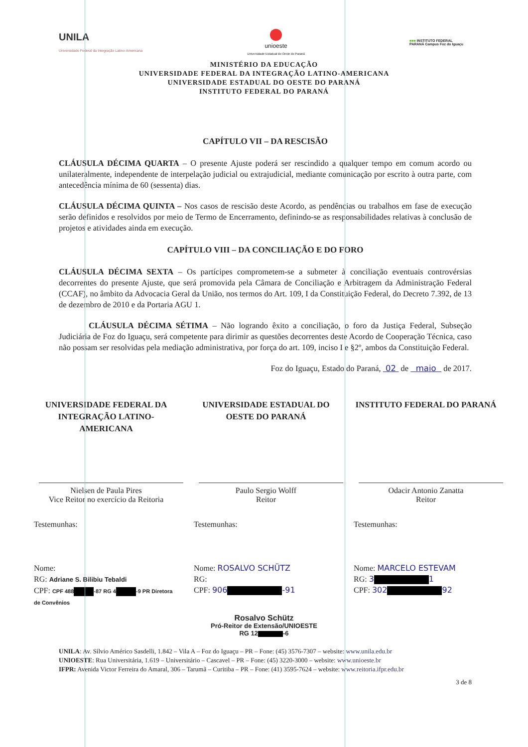UNILA
Universidade Federal da Integração Latino-Americana
unioeste
Universidade Estadual do Oeste do Paraná
■■■ INSTITUTO FEDERAL
PARANÁ Campus Foz do Iguaçu
MINISTÉRIO DA EDUCAÇÃO
UNIVERSIDADE FEDERAL DA INTEGRAÇÃO LATINO-AMERICANA
UNIVERSIDADE ESTADUAL DO OESTE DO PARANÁ
INSTITUTO FEDERAL DO PARANÁ
CAPÍTULO VII – DA RESCISÃO
CLÁUSULA DÉCIMA QUARTA – O presente Ajuste poderá ser rescindido a qualquer tempo em comum acordo ou unilateralmente, independente de interpelação judicial ou extrajudicial, mediante comunicação por escrito à outra parte, com antecedência mínima de 60 (sessenta) dias.
CLÁUSULA DÉCIMA QUINTA – Nos casos de rescisão deste Acordo, as pendências ou trabalhos em fase de execução serão definidos e resolvidos por meio de Termo de Encerramento, definindo-se as responsabilidades relativas à conclusão de projetos e atividades ainda em execução.
CAPÍTULO VIII – DA CONCILIAÇÃO E DO FORO
CLÁUSULA DÉCIMA SEXTA – Os partícipes comprometem-se a submeter à conciliação eventuais controvérsias decorrentes do presente Ajuste, que será promovida pela Câmara de Conciliação e Arbitragem da Administração Federal (CCAF), no âmbito da Advocacia Geral da União, nos termos do Art. 109, I da Constituição Federal, do Decreto 7.392, de 13 de dezembro de 2010 e da Portaria AGU 1.
CLÁUSULA DÉCIMA SÉTIMA – Não logrando êxito a conciliação, o foro da Justiça Federal, Subseção Judiciária de Foz do Iguaçu, será competente para dirimir as questões decorrentes deste Acordo de Cooperação Técnica, caso não possam ser resolvidas pela mediação administrativa, por força do art. 109, inciso I e §2º, ambos da Constituição Federal.
Foz do Iguaçu, Estado do Paraná, 02 de maio de 2017.
UNIVERSIDADE FEDERAL DA INTEGRAÇÃO LATINO-AMERICANA
Nielsen de Paula Pires
Vice Reitor no exercício da Reitoria
Testemunhas:
Nome:
RG: Adriane S. Bilibiu Tebaldi
CPF: CPF 488 -87 RG 4 -9 PR Diretora de Convênios
UNIVERSIDADE ESTADUAL DO OESTE DO PARANÁ
Paulo Sergio Wolff
Reitor
Testemunhas:
Nome: ROSALVO SCHÜTZ
RG:
CPF: 906 -91
INSTITUTO FEDERAL DO PARANÁ
Odacir Antonio Zanatta
Reitor
Testemunhas:
Nome: MARCELO ESTEVAM
RG: 3 1
CPF: 302 92
Rosalvo Schütz
Pró-Reitor de Extensão/UNIOESTE
RG 12 -6
UNILA: Av. Sílvio Américo Sasdelli, 1.842 – Vila A – Foz do Iguaçu – PR – Fone: (45) 3576-7307 – website: www.unila.edu.br
UNIOESTE: Rua Universitária, 1.619 – Universitário – Cascavel – PR – Fone: (45) 3220-3000 – website: www.unioeste.br
IFPR: Avenida Victor Ferreira do Amaral, 306 – Tarumã – Curitiba – PR – Fone: (41) 3595-7624 – website: www.reitoria.ifpr.edu.br
3 de 8